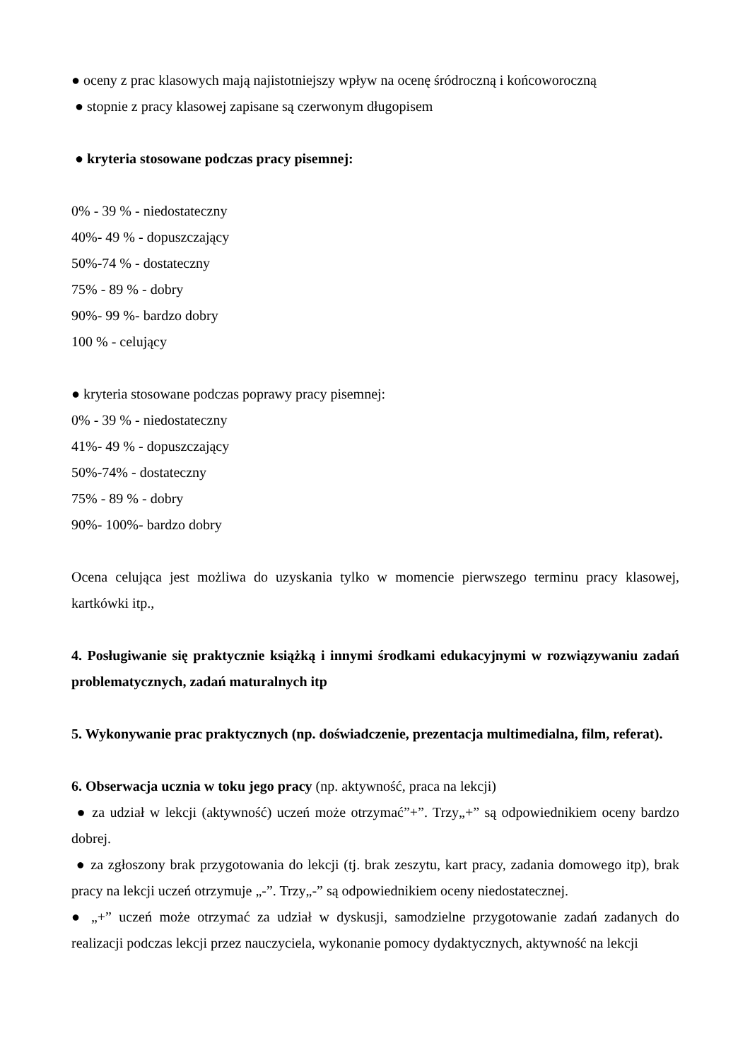● oceny z prac klasowych mają najistotniejszy wpływ na ocenę śródroczną i końcoworoczną
● stopnie z pracy klasowej zapisane są czerwonym długopisem
● kryteria stosowane podczas pracy pisemnej:
0% - 39 % - niedostateczny
40%- 49 % - dopuszczający
50%-74 % - dostateczny
75% - 89 % - dobry
90%- 99 %- bardzo dobry
100 % - celujący
● kryteria stosowane podczas poprawy pracy pisemnej:
0% - 39 % - niedostateczny
41%- 49 % - dopuszczający
50%-74% - dostateczny
75% - 89 % - dobry
90%- 100%- bardzo dobry
Ocena celująca jest możliwa do uzyskania tylko w momencie pierwszego terminu pracy klasowej, kartkówki itp.,
4. Posługiwanie się praktycznie książką i innymi środkami edukacyjnymi w rozwiązywaniu zadań problematycznych, zadań maturalnych itp
5. Wykonywanie prac praktycznych (np. doświadczenie, prezentacja multimedialna, film, referat).
6. Obserwacja ucznia w toku jego pracy (np. aktywność, praca na lekcji)
● za udział w lekcji (aktywność) uczeń może otrzymać”+”. Trzy„+” są odpowiednikiem oceny bardzo dobrej.
● za zgłoszony brak przygotowania do lekcji (tj. brak zeszytu, kart pracy, zadania domowego itp), brak pracy na lekcji uczeń otrzymuje „-”. Trzy„-” są odpowiednikiem oceny niedostatecznej.
● „+” uczeń może otrzymać za udział w dyskusji, samodzielne przygotowanie zadań zadanych do realizacji podczas lekcji przez nauczyciela, wykonanie pomocy dydaktycznych, aktywność na lekcji